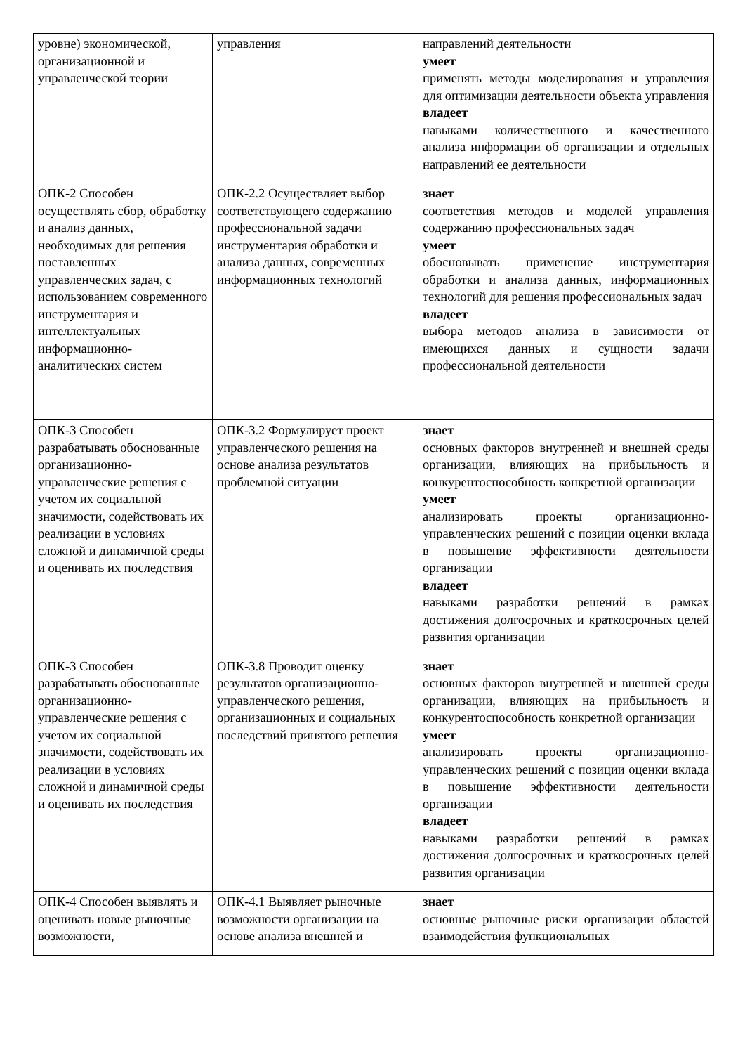| уровне) экономической, организационной и управленческой теории | управления | направлений деятельности умеет применять методы моделирования и управления для оптимизации деятельности объекта управления владеет навыками количественного и качественного анализа информации об организации и отдельных направлений ее деятельности |
| ОПК-2 Способен осуществлять сбор, обработку и анализ данных, необходимых для решения поставленных управленческих задач, с использованием современного инструментария и интеллектуальных информационно-аналитических систем | ОПК-2.2 Осуществляет выбор соответствующего содержанию профессиональной задачи инструментария обработки и анализа данных, современных информационных технологий | знает соответствия методов и моделей управления содержанию профессиональных задач умеет обосновывать применение инструментария обработки и анализа данных, информационных технологий для решения профессиональных задач владеет выбора методов анализа в зависимости от имеющихся данных и сущности задачи профессиональной деятельности |
| ОПК-3 Способен разрабатывать обоснованные организационно-управленческие решения с учетом их социальной значимости, содействовать их реализации в условиях сложной и динамичной среды и оценивать их последствия | ОПК-3.2 Формулирует проект управленческого решения на основе анализа результатов проблемной ситуации | знает основных факторов внутренней и внешней среды организации, влияющих на прибыльность и конкурентоспособность конкретной организации умеет анализировать проекты организационно-управленческих решений с позиции оценки вклада в повышение эффективности деятельности организации владеет навыками разработки решений в рамках достижения долгосрочных и краткосрочных целей развития организации |
| ОПК-3 Способен разрабатывать обоснованные организационно-управленческие решения с учетом их социальной значимости, содействовать их реализации в условиях сложной и динамичной среды и оценивать их последствия | ОПК-3.8 Проводит оценку результатов организационно-управленческого решения, организационных и социальных последствий принятого решения | знает основных факторов внутренней и внешней среды организации, влияющих на прибыльность и конкурентоспособность конкретной организации умеет анализировать проекты организационно-управленческих решений с позиции оценки вклада в повышение эффективности деятельности организации владеет навыками разработки решений в рамках достижения долгосрочных и краткосрочных целей развития организации |
| ОПК-4 Способен выявлять и оценивать новые рыночные возможности, | ОПК-4.1 Выявляет рыночные возможности организации на основе анализа внешней и | знает основные рыночные риски организации областей взаимодействия функциональных |